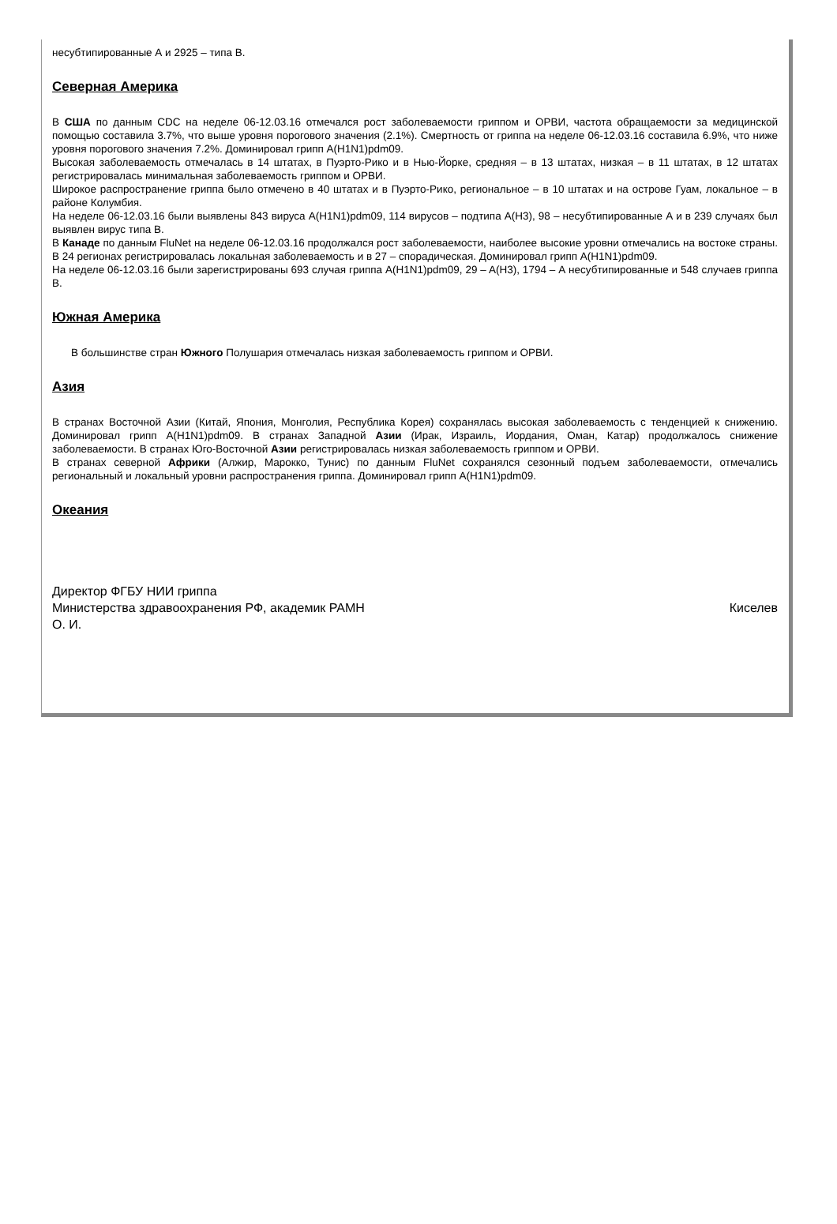несубтипированные А и 2925 – типа В.
Северная Америка
В США по данным CDC на неделе 06-12.03.16 отмечался рост заболеваемости гриппом и ОРВИ, частота обращаемости за медицинской помощью составила 3.7%, что выше уровня порогового значения (2.1%). Смертность от гриппа на неделе 06-12.03.16 составила 6.9%, что ниже уровня порогового значения 7.2%. Доминировал грипп A(H1N1)pdm09.
Высокая заболеваемость отмечалась в 14 штатах, в Пуэрто-Рико и в Нью-Йорке, средняя – в 13 штатах, низкая – в 11 штатах, в 12 штатах регистрировалась минимальная заболеваемость гриппом и ОРВИ.
Широкое распространение гриппа было отмечено в 40 штатах и в Пуэрто-Рико, региональное – в 10 штатах и на острове Гуам, локальное – в районе Колумбия.
На неделе 06-12.03.16 были выявлены 843 вируса A(H1N1)pdm09, 114 вирусов – подтипа A(H3), 98 – несубтипированные А и в 239 случаях был выявлен вирус типа В.
В Канаде по данным FluNet на неделе 06-12.03.16 продолжался рост заболеваемости, наиболее высокие уровни отмечались на востоке страны. В 24 регионах регистрировалась локальная заболеваемость и в 27 – спорадическая. Доминировал грипп A(H1N1)pdm09.
На неделе 06-12.03.16 были зарегистрированы 693 случая гриппа A(H1N1)pdm09, 29 – A(H3), 1794 – А несубтипированные и 548 случаев гриппа В.
Южная Америка
В большинстве стран Южного Полушария отмечалась низкая заболеваемость гриппом и ОРВИ.
Азия
В странах Восточной Азии (Китай, Япония, Монголия, Республика Корея) сохранялась высокая заболеваемость с тенденцией к снижению. Доминировал грипп A(H1N1)pdm09. В странах Западной Азии (Ирак, Израиль, Иордания, Оман, Катар) продолжалось снижение заболеваемости. В странах Юго-Восточной Азии регистрировалась низкая заболеваемость гриппом и ОРВИ.
В странах северной Африки (Алжир, Марокко, Тунис) по данным FluNet сохранялся сезонный подъем заболеваемости, отмечались региональный и локальный уровни распространения гриппа. Доминировал грипп A(H1N1)pdm09.
Океания
Директор ФГБУ НИИ гриппа
Министерства здравоохранения РФ, академик РАМН Киселев
О. И.